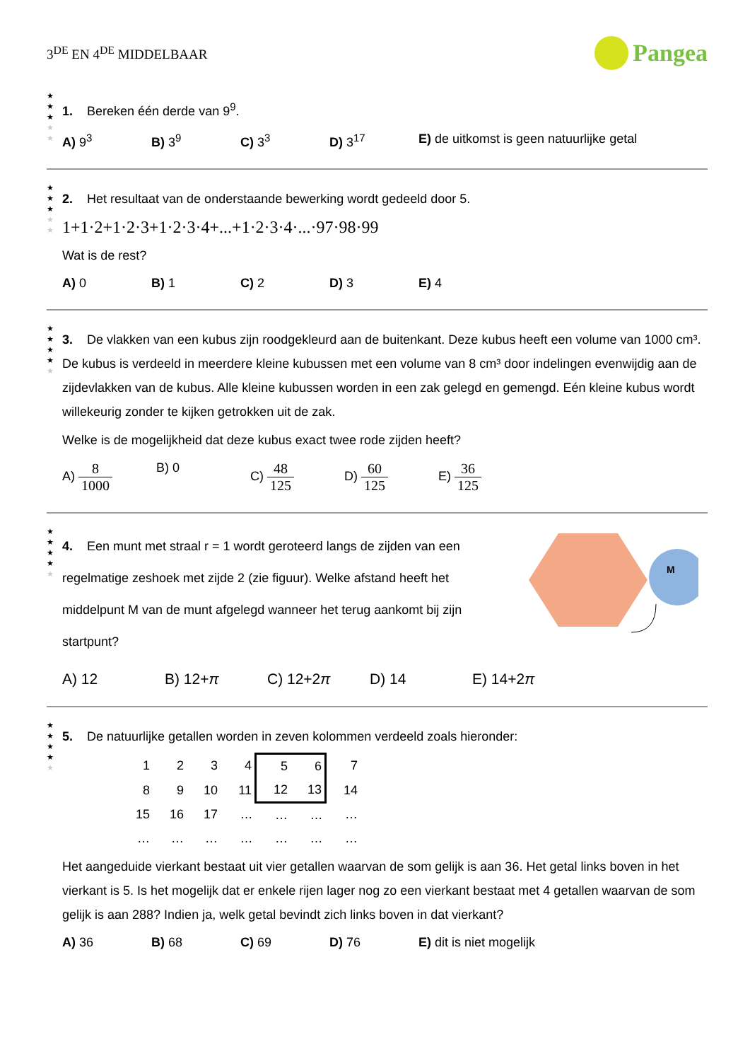3<sup>DE</sup> EN 4<sup>DE</sup> MIDDELBAAR
Pangea
★
★
★
★
★
1. Bereken één derde van 9<sup>9</sup>.
A) 9<sup>3</sup> B) 3<sup>9</sup> C) 3<sup>3</sup> D) 3<sup>17</sup> E) de uitkomst is geen natuurlijke getal
★
★
★
★
★
2. Het resultaat van de onderstaande bewerking wordt gedeeld door 5.
1+1·2+1·2·3+1·2·3·4+...+1·2·3·4·...·97·98·99
Wat is de rest?
A) 0 B) 1 C) 2 D) 3 E) 4
★
★
★
★
★
3. De vlakken van een kubus zijn roodgekleurd aan de buitenkant. Deze kubus heeft een volume van 1000 cm³. De kubus is verdeeld in meerdere kleine kubussen met een volume van 8 cm³ door indelingen evenwijdig aan de zijdevlakken van de kubus. Alle kleine kubussen worden in een zak gelegd en gemengd. Eén kleine kubus wordt willekeurig zonder te kijken getrokken uit de zak.
Welke is de mogelijkheid dat deze kubus exact twee rode zijden heeft?
A) 8 1000 B) 0 C) 48 125 D) 60 125 E) 36 125
★
★
★
★
★
4. Een munt met straal r = 1 wordt geroteerd langs de zijden van een regelmatige zeshoek met zijde 2 (zie figuur). Welke afstand heeft het middelpunt M van de munt afgelegd wanneer het terug aankomt bij zijn startpunt?
M
A) 12 B) 12+π C) 12+2π D) 14 E) 14+2π
★
★
★
★
★
5. De natuurlijke getallen worden in zeven kolommen verdeeld zoals hieronder:
| 1 | 2 | 3 | 4 | 5 | 6 | 7 |
| 8 | 9 | 10 | 11 | 12 | 13 | 14 |
| 15 | 16 | 17 | … | … | … | … |
| … | … | … | … | … | … | … |
Het aangeduide vierkant bestaat uit vier getallen waarvan de som gelijk is aan 36. Het getal links boven in het vierkant is 5. Is het mogelijk dat er enkele rijen lager nog zo een vierkant bestaat met 4 getallen waarvan de som gelijk is aan 288? Indien ja, welk getal bevindt zich links boven in dat vierkant?
A) 36 B) 68 C) 69 D) 76 E) dit is niet mogelijk